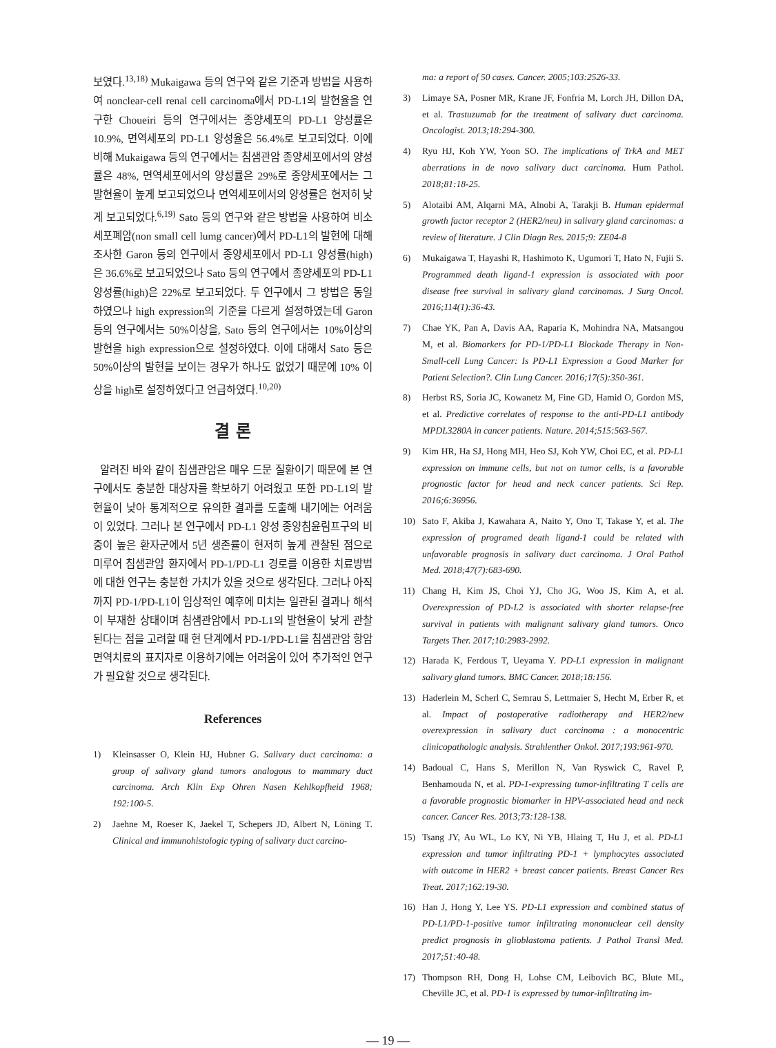보였다.<sup>13,18)</sup> Mukaigawa 등의 연구와 같은 기준과 방법을 사용하여 nonclear-cell renal cell carcinoma에서 PD-L1의 발현율을 연구한 Choueiri 등의 연구에서는 종양세포의 PD-L1 양성률은 10.9%, 면역세포의 PD-L1 양성율은 56.4%로 보고되었다. 이에 비해 Mukaigawa 등의 연구에서는 침샘관암 종양세포에서의 양성률은 48%, 면역세포에서의 양성률은 29%로 종양세포에서는 그 발현율이 높게 보고되었으나 면역세포에서의 양성률은 현저히 낮게 보고되었다.<sup>6,19)</sup> Sato 등의 연구와 같은 방법을 사용하여 비소세포폐암(non small cell lumg cancer)에서 PD-L1의 발현에 대해 조사한 Garon 등의 연구에서 종양세포에서 PD-L1 양성률(high)은 36.6%로 보고되었으나 Sato 등의 연구에서 종양세포의 PD-L1 양성률(high)은 22%로 보고되었다. 두 연구에서 그 방법은 동일하였으나 high expression의 기준을 다르게 설정하였는데 Garon 등의 연구에서는 50%이상을, Sato 등의 연구에서는 10%이상의 발현을 high expression으로 설정하였다. 이에 대해서 Sato 등은 50%이상의 발현을 보이는 경우가 하나도 없었기 때문에 10% 이상을 high로 설정하였다고 언급하였다.<sup>10,20)</sup>
결 론
알려진 바와 같이 침샘관암은 매우 드문 질환이기 때문에 본 연구에서도 충분한 대상자를 확보하기 어려웠고 또한 PD-L1의 발현율이 낮아 통계적으로 유의한 결과를 도출해 내기에는 어려움이 있었다. 그러나 본 연구에서 PD-L1 양성 종양침윤림프구의 비중이 높은 환자군에서 5년 생존률이 현저히 높게 관찰된 점으로 미루어 침샘관암 환자에서 PD-1/PD-L1 경로를 이용한 치료방법에 대한 연구는 충분한 가치가 있을 것으로 생각된다. 그러나 아직까지 PD-1/PD-L1이 임상적인 예후에 미치는 일관된 결과나 해석이 부재한 상태이며 침샘관암에서 PD-L1의 발현율이 낮게 관찰된다는 점을 고려할 때 현 단계에서 PD-1/PD-L1을 침샘관암 항암면역치료의 표지자로 이용하기에는 어려움이 있어 추가적인 연구가 필요할 것으로 생각된다.
References
1) Kleinsasser O, Klein HJ, Hubner G. Salivary duct carcinoma: a group of salivary gland tumors analogous to mammary duct carcinoma. Arch Klin Exp Ohren Nasen Kehlkopfheid 1968; 192:100-5.
2) Jaehne M, Roeser K, Jaekel T, Schepers JD, Albert N, Löning T. Clinical and immunohistologic typing of salivary duct carcino-
ma: a report of 50 cases. Cancer. 2005;103:2526-33.
3) Limaye SA, Posner MR, Krane JF, Fonfria M, Lorch JH, Dillon DA, et al. Trastuzumab for the treatment of salivary duct carcinoma. Oncologist. 2013;18:294-300.
4) Ryu HJ, Koh YW, Yoon SO. The implications of TrkA and MET aberrations in de novo salivary duct carcinoma. Hum Pathol. 2018;81:18-25.
5) Alotaibi AM, Alqarni MA, Alnobi A, Tarakji B. Human epidermal growth factor receptor 2 (HER2/neu) in salivary gland carcinomas: a review of literature. J Clin Diagn Res. 2015;9: ZE04-8
6) Mukaigawa T, Hayashi R, Hashimoto K, Ugumori T, Hato N, Fujii S. Programmed death ligand-1 expression is associated with poor disease free survival in salivary gland carcinomas. J Surg Oncol. 2016;114(1):36-43.
7) Chae YK, Pan A, Davis AA, Raparia K, Mohindra NA, Matsangou M, et al. Biomarkers for PD-1/PD-L1 Blockade Therapy in Non-Small-cell Lung Cancer: Is PD-L1 Expression a Good Marker for Patient Selection?. Clin Lung Cancer. 2016;17(5):350-361.
8) Herbst RS, Soria JC, Kowanetz M, Fine GD, Hamid O, Gordon MS, et al. Predictive correlates of response to the anti-PD-L1 antibody MPDL3280A in cancer patients. Nature. 2014;515:563-567.
9) Kim HR, Ha SJ, Hong MH, Heo SJ, Koh YW, Choi EC, et al. PD-L1 expression on immune cells, but not on tumor cells, is a favorable prognostic factor for head and neck cancer patients. Sci Rep. 2016;6:36956.
10) Sato F, Akiba J, Kawahara A, Naito Y, Ono T, Takase Y, et al. The expression of programed death ligand-1 could be related with unfavorable prognosis in salivary duct carcinoma. J Oral Pathol Med. 2018;47(7):683-690.
11) Chang H, Kim JS, Choi YJ, Cho JG, Woo JS, Kim A, et al. Overexpression of PD-L2 is associated with shorter relapse-free survival in patients with malignant salivary gland tumors. Onco Targets Ther. 2017;10:2983-2992.
12) Harada K, Ferdous T, Ueyama Y. PD-L1 expression in malignant salivary gland tumors. BMC Cancer. 2018;18:156.
13) Haderlein M, Scherl C, Semrau S, Lettmaier S, Hecht M, Erber R, et al. Impact of postoperative radiotherapy and HER2/new overexpression in salivary duct carcinoma : a monocentric clinicopathologic analysis. Strahlenther Onkol. 2017;193:961-970.
14) Badoual C, Hans S, Merillon N, Van Ryswick C, Ravel P, Benhamouda N, et al. PD-1-expressing tumor-infiltrating T cells are a favorable prognostic biomarker in HPV-associated head and neck cancer. Cancer Res. 2013;73:128-138.
15) Tsang JY, Au WL, Lo KY, Ni YB, Hlaing T, Hu J, et al. PD-L1 expression and tumor infiltrating PD-1 + lymphocytes associated with outcome in HER2 + breast cancer patients. Breast Cancer Res Treat. 2017;162:19-30.
16) Han J, Hong Y, Lee YS. PD-L1 expression and combined status of PD-L1/PD-1-positive tumor infiltrating mononuclear cell density predict prognosis in glioblastoma patients. J Pathol Transl Med. 2017;51:40-48.
17) Thompson RH, Dong H, Lohse CM, Leibovich BC, Blute ML, Cheville JC, et al. PD-1 is expressed by tumor-infiltrating im-
— 19 —